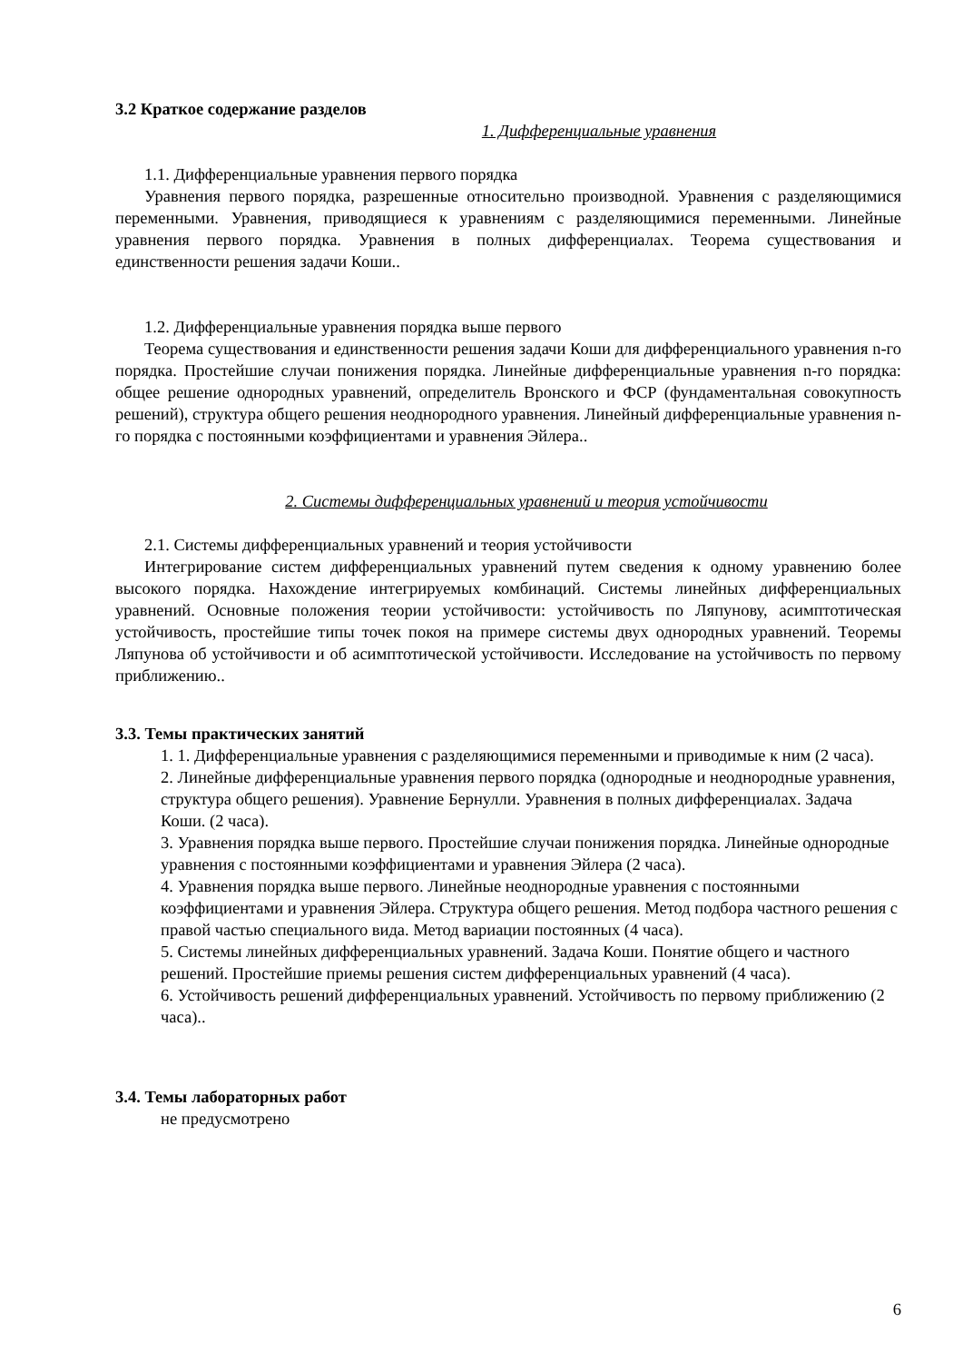3.2 Краткое содержание разделов
1. Дифференциальные уравнения
1.1. Дифференциальные уравнения первого порядка
Уравнения первого порядка, разрешенные относительно производной. Уравнения с разделяющимися переменными. Уравнения, приводящиеся к уравнениям с разделяющимися переменными. Линейные уравнения первого порядка. Уравнения в полных дифференциалах. Теорема существования и единственности решения задачи Коши..
1.2. Дифференциальные уравнения порядка выше первого
Теорема существования и единственности решения задачи Коши для дифференциального уравнения n-го порядка. Простейшие случаи понижения порядка. Линейные дифференциальные уравнения n-го порядка: общее решение однородных уравнений, определитель Вронского и ФСР (фундаментальная совокупность решений), структура общего решения неоднородного уравнения. Линейный дифференциальные уравнения n-го порядка с постоянными коэффициентами и уравнения Эйлера..
2. Системы дифференциальных уравнений и теория устойчивости
2.1. Системы дифференциальных уравнений и теория устойчивости
Интегрирование систем дифференциальных уравнений путем сведения к одному уравнению более высокого порядка. Нахождение интегрируемых комбинаций. Системы линейных дифференциальных уравнений. Основные положения теории устойчивости: устойчивость по Ляпунову, асимптотическая устойчивость, простейшие типы точек покоя на примере системы двух однородных уравнений. Теоремы Ляпунова об устойчивости и об асимптотической устойчивости. Исследование на устойчивость по первому приближению..
3.3. Темы практических занятий
1. 1. Дифференциальные уравнения с разделяющимися переменными и приводимые к ним (2 часа).
2. Линейные дифференциальные уравнения первого порядка (однородные и неоднородные уравнения, структура общего решения). Уравнение Бернулли. Уравнения в полных дифференциалах. Задача Коши. (2 часа).
3. Уравнения порядка выше первого. Простейшие случаи понижения порядка. Линейные однородные уравнения с постоянными коэффициентами и уравнения Эйлера (2 часа).
4. Уравнения порядка выше первого. Линейные неоднородные уравнения с постоянными коэффициентами и уравнения Эйлера. Структура общего решения. Метод подбора частного решения с правой частью специального вида. Метод вариации постоянных (4 часа).
5. Системы линейных дифференциальных уравнений. Задача Коши. Понятие общего и частного решений. Простейшие приемы решения систем дифференциальных уравнений (4 часа).
6. Устойчивость решений дифференциальных уравнений. Устойчивость по первому приближению (2 часа)..
3.4. Темы лабораторных работ
не предусмотрено
6